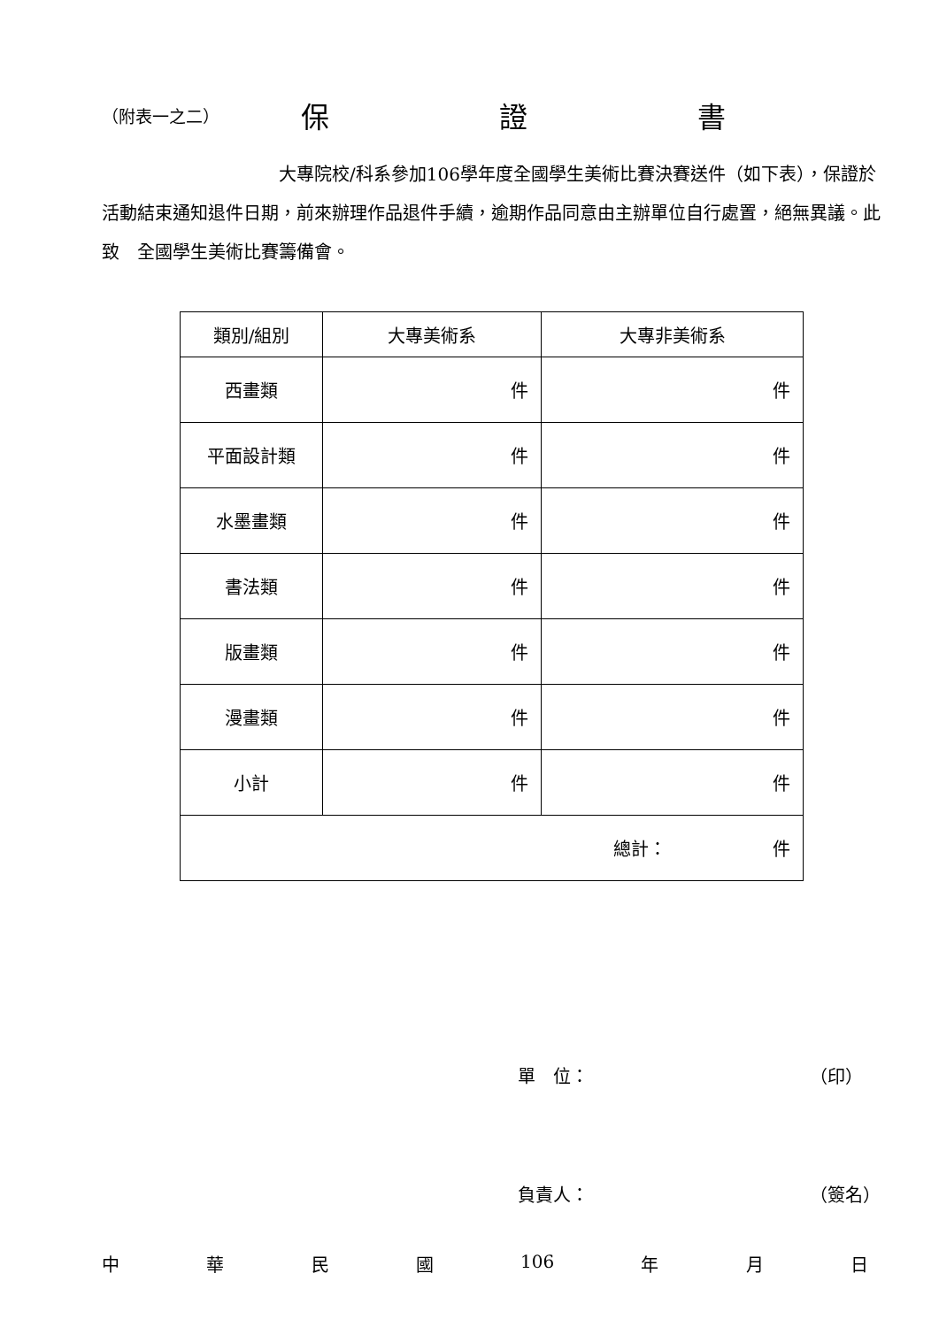（附表一之二） 保 證 書
　　　　　　　　　　大專院校/科系參加106學年度全國學生美術比賽決賽送件（如下表），保證於活動結束通知退件日期，前來辦理作品退件手續，逾期作品同意由主辦單位自行處置，絕無異議。此致　全國學生美術比賽籌備會。
| 類別/組別 | 大專美術系 | 大專非美術系 |
| --- | --- | --- |
| 西畫類 | 件 | 件 |
| 平面設計類 | 件 | 件 |
| 水墨畫類 | 件 | 件 |
| 書法類 | 件 | 件 |
| 版畫類 | 件 | 件 |
| 漫畫類 | 件 | 件 |
| 小計 | 件 | 件 |
| 總計： 件 | | |
單　位： （印）
負責人： （簽名）
中華民國 106 年 月 日